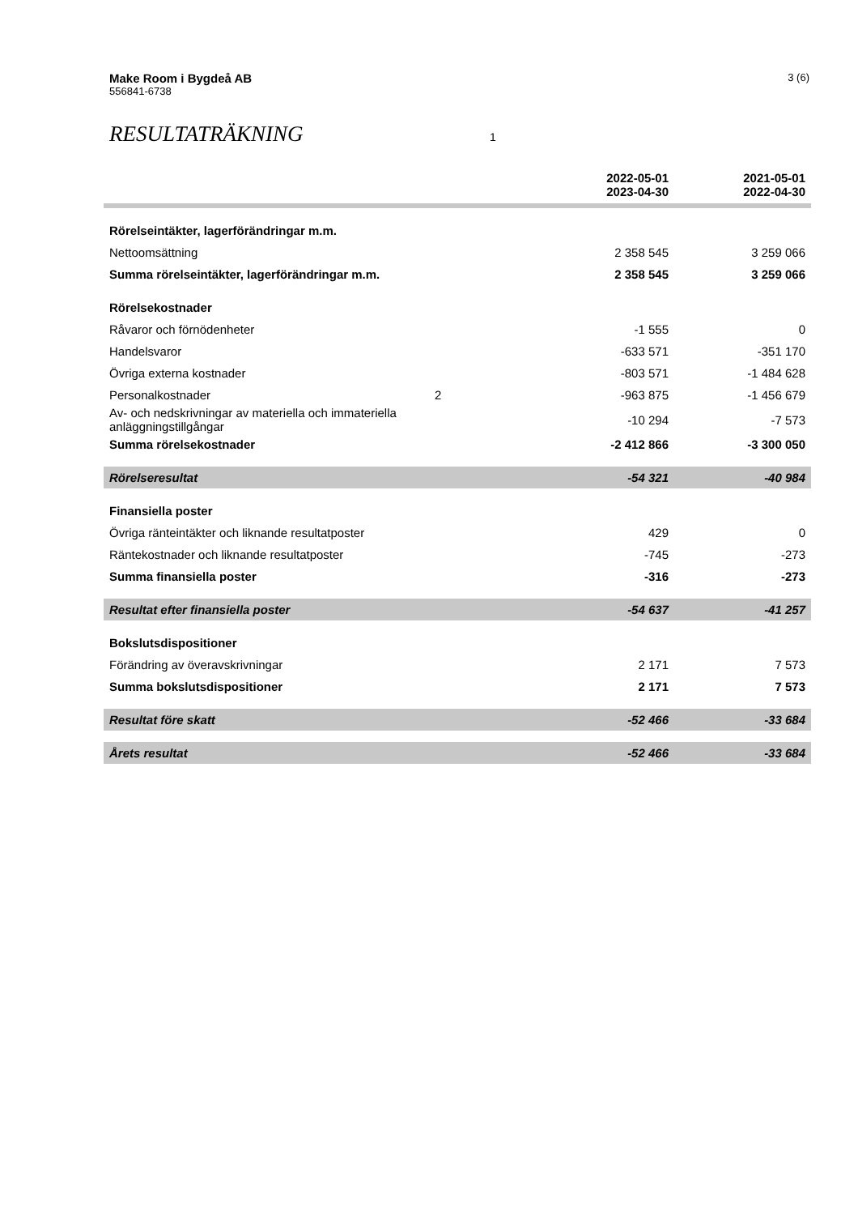Make Room i Bygdeå AB
556841-6738
3 (6)
RESULTATRÄKNING
1
| | | 2022-05-01 2023-04-30 | 2021-05-01 2022-04-30 |
| --- | --- | --- | --- |
| Rörelseintäkter, lagerförändringar m.m. | | | |
| Nettoomsättning | | 2 358 545 | 3 259 066 |
| Summa rörelseintäkter, lagerförändringar m.m. | | 2 358 545 | 3 259 066 |
| Rörelsekostnader | | | |
| Råvaror och förnödenheter | | -1 555 | 0 |
| Handelsvaror | | -633 571 | -351 170 |
| Övriga externa kostnader | | -803 571 | -1 484 628 |
| Personalkostnader | 2 | -963 875 | -1 456 679 |
| Av- och nedskrivningar av materiella och immateriella anläggningstillgångar | | -10 294 | -7 573 |
| Summa rörelsekostnader | | -2 412 866 | -3 300 050 |
| Rörelseresultat | | -54 321 | -40 984 |
| Finansiella poster | | | |
| Övriga ränteintäkter och liknande resultatposter | | 429 | 0 |
| Räntekostnader och liknande resultatposter | | -745 | -273 |
| Summa finansiella poster | | -316 | -273 |
| Resultat efter finansiella poster | | -54 637 | -41 257 |
| Bokslutsdispositioner | | | |
| Förändring av överavskrivningar | | 2 171 | 7 573 |
| Summa bokslutsdispositioner | | 2 171 | 7 573 |
| Resultat före skatt | | -52 466 | -33 684 |
| Årets resultat | | -52 466 | -33 684 |